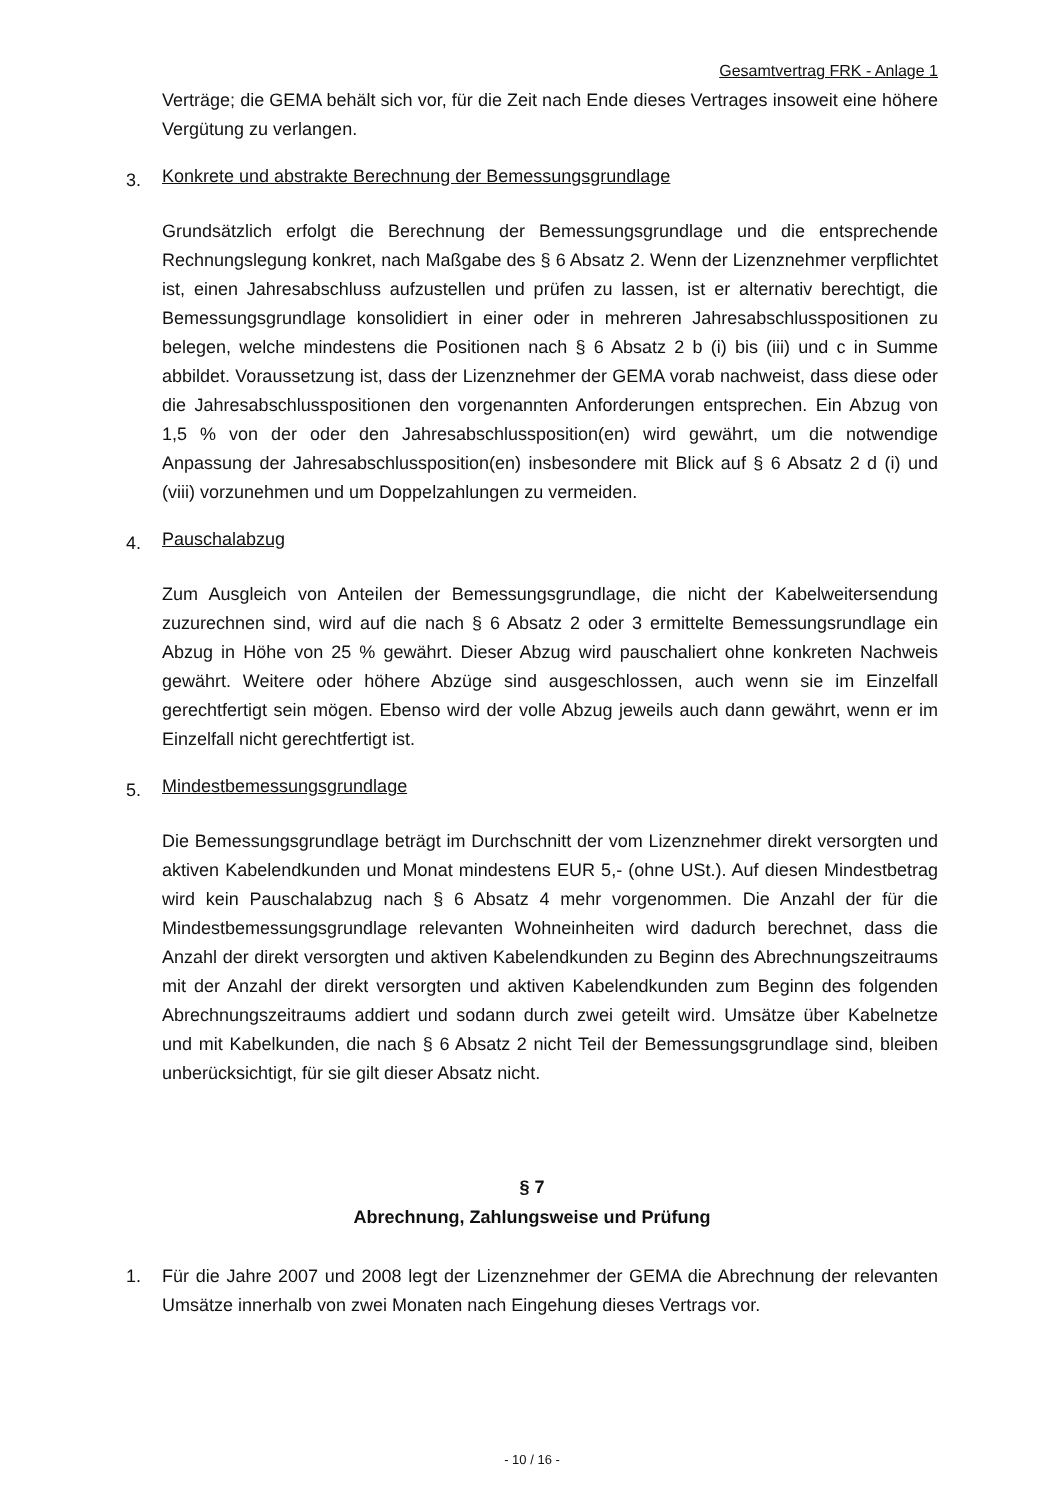Gesamtvertrag FRK - Anlage 1
Verträge; die GEMA behält sich vor, für die Zeit nach Ende dieses Vertrages insoweit eine höhere Vergütung zu verlangen.
3. Konkrete und abstrakte Berechnung der Bemessungsgrundlage
Grundsätzlich erfolgt die Berechnung der Bemessungsgrundlage und die entsprechende Rechnungslegung konkret, nach Maßgabe des § 6 Absatz 2. Wenn der Lizenznehmer verpflichtet ist, einen Jahresabschluss aufzustellen und prüfen zu lassen, ist er alternativ berechtigt, die Bemessungsgrundlage konsolidiert in einer oder in mehreren Jahresabschlusspositionen zu belegen, welche mindestens die Positionen nach § 6 Absatz 2 b (i) bis (iii) und c in Summe abbildet. Voraussetzung ist, dass der Lizenznehmer der GEMA vorab nachweist, dass diese oder die Jahresabschlusspositionen den vorgenannten Anforderungen entsprechen. Ein Abzug von 1,5 % von der oder den Jahresabschlussposition(en) wird gewährt, um die notwendige Anpassung der Jahresabschlussposition(en) insbesondere mit Blick auf § 6 Absatz 2 d (i) und (viii) vorzunehmen und um Doppelzahlungen zu vermeiden.
4. Pauschalabzug
Zum Ausgleich von Anteilen der Bemessungsgrundlage, die nicht der Kabelweitersendung zuzurechnen sind, wird auf die nach § 6 Absatz 2 oder 3 ermittelte Bemessungsrundlage ein Abzug in Höhe von 25 % gewährt. Dieser Abzug wird pauschaliert ohne konkreten Nachweis gewährt. Weitere oder höhere Abzüge sind ausgeschlossen, auch wenn sie im Einzelfall gerechtfertigt sein mögen. Ebenso wird der volle Abzug jeweils auch dann gewährt, wenn er im Einzelfall nicht gerechtfertigt ist.
5. Mindestbemessungsgrundlage
Die Bemessungsgrundlage beträgt im Durchschnitt der vom Lizenznehmer direkt versorgten und aktiven Kabelendkunden und Monat mindestens EUR 5,- (ohne USt.). Auf diesen Mindestbetrag wird kein Pauschalabzug nach § 6 Absatz 4 mehr vorgenommen. Die Anzahl der für die Mindestbemessungsgrundlage relevanten Wohneinheiten wird dadurch berechnet, dass die Anzahl der direkt versorgten und aktiven Kabelendkunden zu Beginn des Abrechnungszeitraums mit der Anzahl der direkt versorgten und aktiven Kabelendkunden zum Beginn des folgenden Abrechnungszeitraums addiert und sodann durch zwei geteilt wird. Umsätze über Kabelnetze und mit Kabelkunden, die nach § 6 Absatz 2 nicht Teil der Bemessungsgrundlage sind, bleiben unberücksichtigt, für sie gilt dieser Absatz nicht.
§ 7
Abrechnung, Zahlungsweise und Prüfung
1. Für die Jahre 2007 und 2008 legt der Lizenznehmer der GEMA die Abrechnung der relevanten Umsätze innerhalb von zwei Monaten nach Eingehung dieses Vertrags vor.
- 10 / 16 -